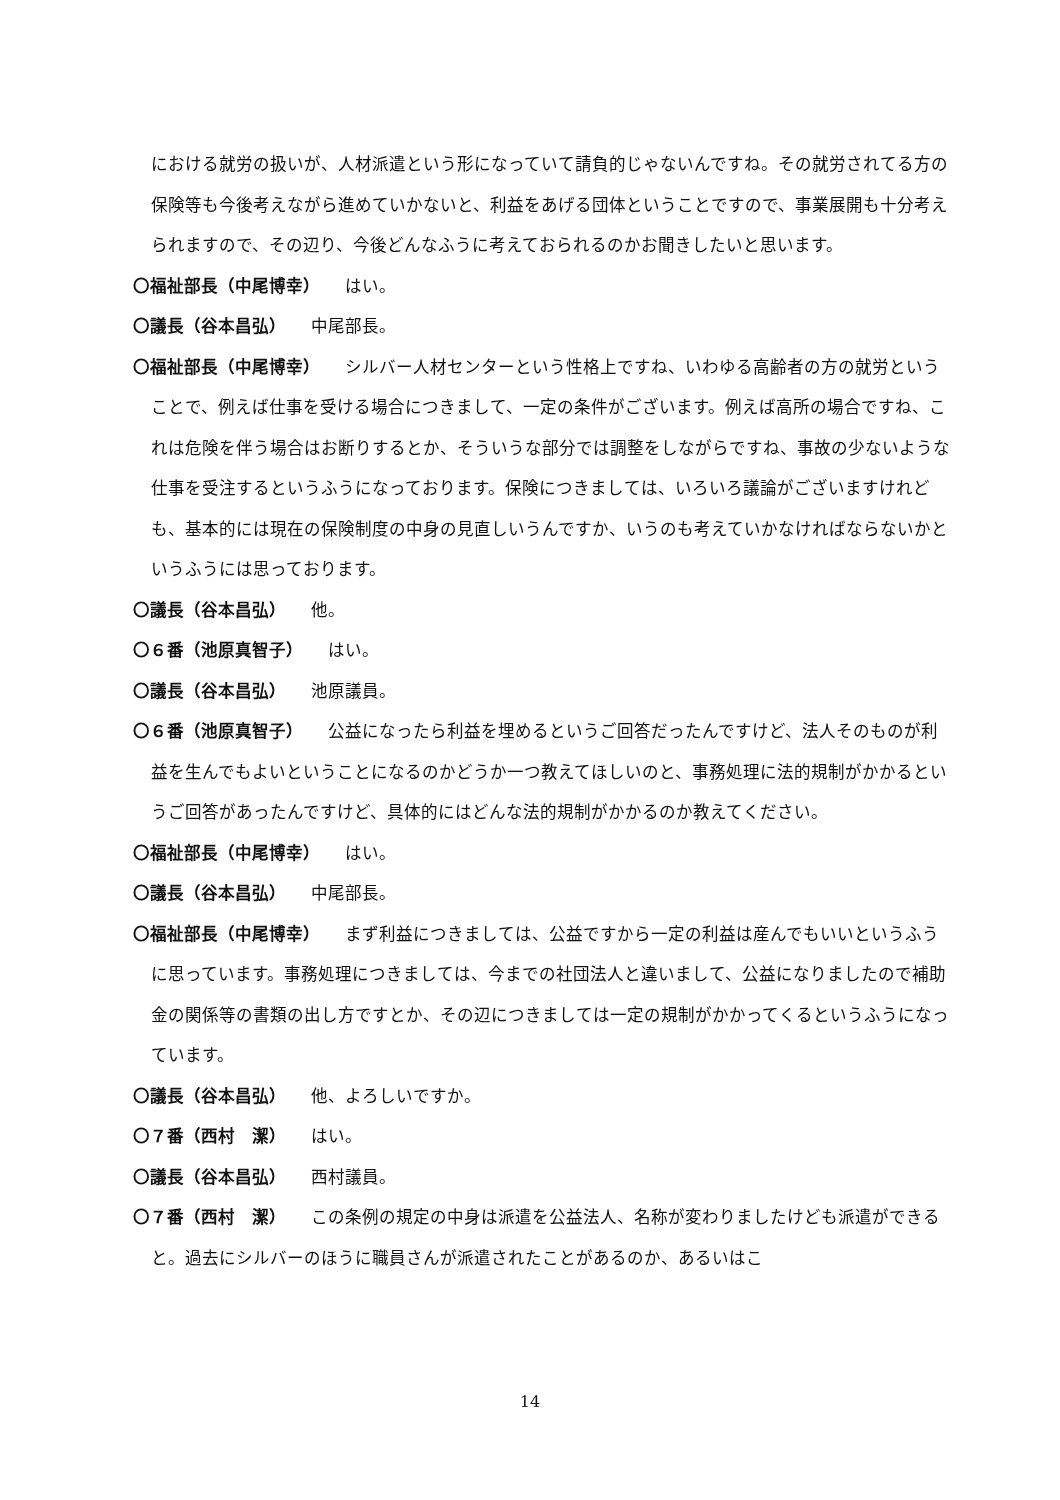における就労の扱いが、人材派遣という形になっていて請負的じゃないんですね。その就労されてる方の保険等も今後考えながら進めていかないと、利益をあげる団体ということですので、事業展開も十分考えられますので、その辺り、今後どんなふうに考えておられるのかお聞きしたいと思います。
〇福祉部長（中尾博幸） はい。
〇議長（谷本昌弘） 中尾部長。
〇福祉部長（中尾博幸） シルバー人材センターという性格上ですね、いわゆる高齢者の方の就労ということで、例えば仕事を受ける場合につきまして、一定の条件がございます。例えば高所の場合ですね、これは危険を伴う場合はお断りするとか、そういうな部分では調整をしながらですね、事故の少ないような仕事を受注するというふうになっております。保険につきましては、いろいろ議論がございますけれども、基本的には現在の保険制度の中身の見直しいうんですか、いうのも考えていかなければならないかというふうには思っております。
〇議長（谷本昌弘） 他。
〇６番（池原真智子） はい。
〇議長（谷本昌弘） 池原議員。
〇６番（池原真智子） 公益になったら利益を埋めるというご回答だったんですけど、法人そのものが利益を生んでもよいということになるのかどうか一つ教えてほしいのと、事務処理に法的規制がかかるというご回答があったんですけど、具体的にはどんな法的規制がかかるのか教えてください。
〇福祉部長（中尾博幸） はい。
〇議長（谷本昌弘） 中尾部長。
〇福祉部長（中尾博幸） まず利益につきましては、公益ですから一定の利益は産んでもいいというふうに思っています。事務処理につきましては、今までの社団法人と違いまして、公益になりましたので補助金の関係等の書類の出し方ですとか、その辺につきましては一定の規制がかかってくるというふうになっています。
〇議長（谷本昌弘） 他、よろしいですか。
〇７番（西村　潔） はい。
〇議長（谷本昌弘） 西村議員。
〇７番（西村　潔） この条例の規定の中身は派遣を公益法人、名称が変わりましたけども派遣ができると。過去にシルバーのほうに職員さんが派遣されたことがあるのか、あるいはこ
14